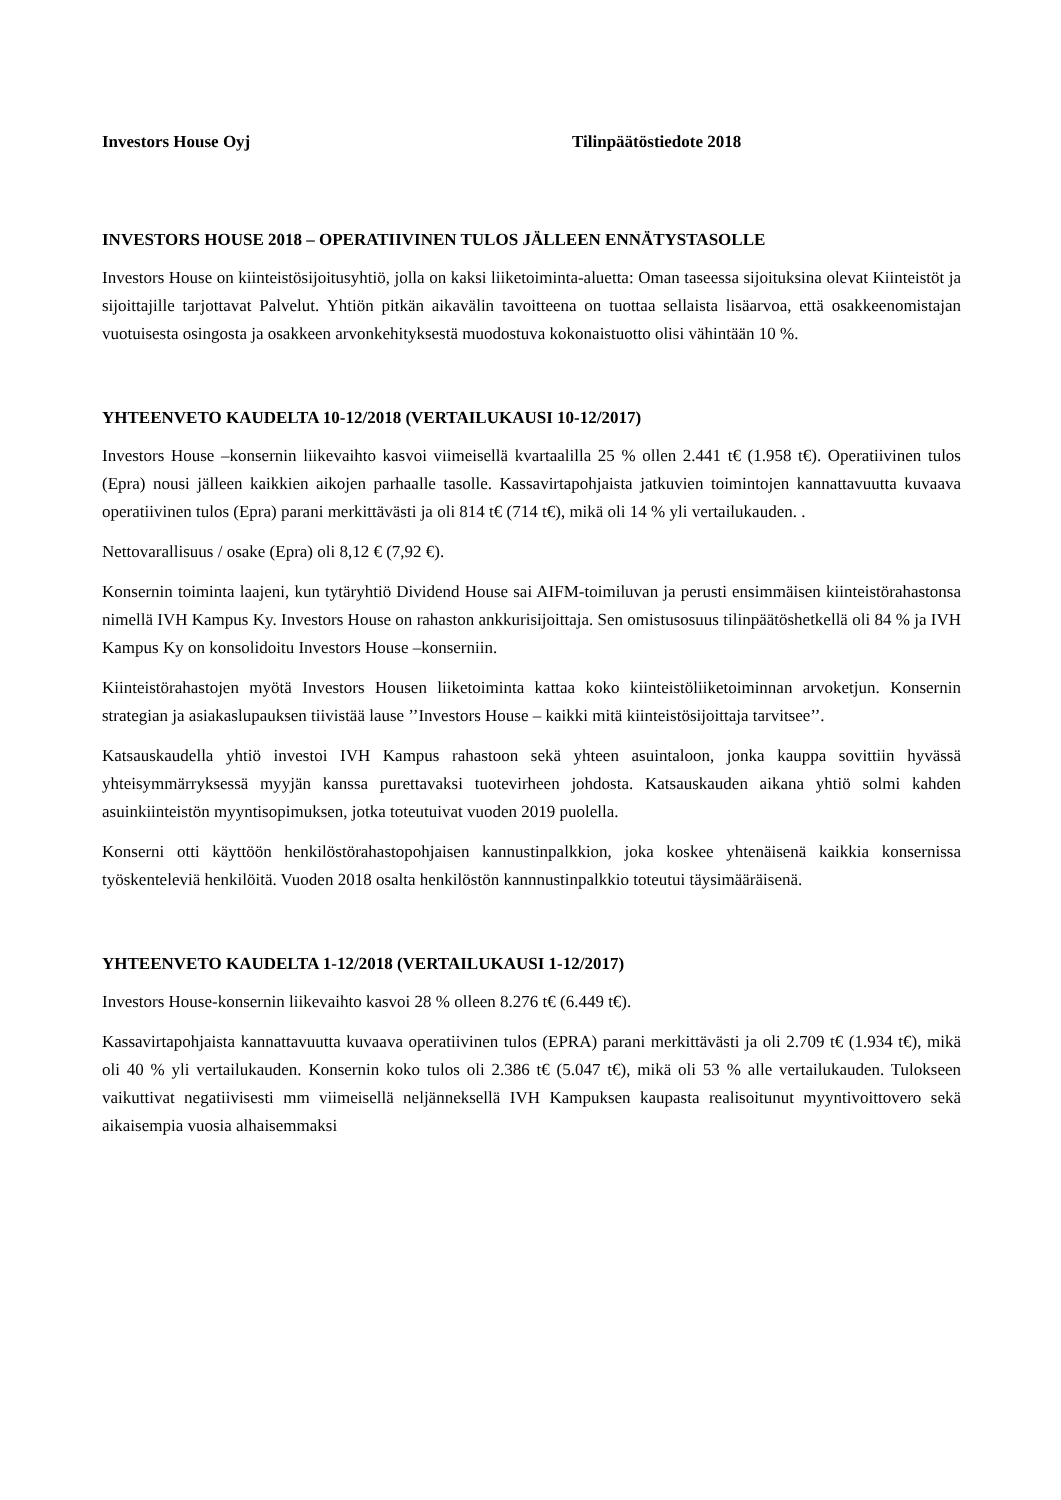Investors House Oyj Tilinpäätöstiedote 2018
INVESTORS HOUSE 2018 – OPERATIIVINEN TULOS JÄLLEEN ENNÄTYSTASOLLE
Investors House on kiinteistösijoitusyhtiö, jolla on kaksi liiketoiminta-aluetta: Oman taseessa sijoituksina olevat Kiinteistöt ja sijoittajille tarjottavat Palvelut. Yhtiön pitkän aikavälin tavoitteena on tuottaa sellaista lisäarvoa, että osakkeenomistajan vuotuisesta osingosta ja osakkeen arvonkehityksestä muodostuva kokonaistuotto olisi vähintään 10 %.
YHTEENVETO KAUDELTA 10-12/2018 (VERTAILUKAUSI 10-12/2017)
Investors House –konsernin liikevaihto kasvoi viimeisellä kvartaalilla 25 % ollen 2.441 t€ (1.958 t€). Operatiivinen tulos (Epra) nousi jälleen kaikkien aikojen parhaalle tasolle. Kassavirtapohjaista jatkuvien toimintojen kannattavuutta kuvaava operatiivinen tulos (Epra) parani merkittävästi ja oli 814 t€ (714 t€), mikä oli 14 % yli vertailukauden. .
Nettovarallisuus / osake (Epra) oli 8,12 € (7,92 €).
Konsernin toiminta laajeni, kun tytäryhtiö Dividend House sai AIFM-toimiluvan ja perusti ensimmäisen kiinteistörahastonsa nimellä IVH Kampus Ky. Investors House on rahaston ankkurisijoittaja. Sen omistusosuus tilinpäätöshetkellä oli 84 % ja IVH Kampus Ky on konsolidoitu Investors House –konserniin.
Kiinteistörahastojen myötä Investors Housen liiketoiminta kattaa koko kiinteistöliiketoiminnan arvoketjun. Konsernin strategian ja asiakaslupauksen tiivistää lause ’’Investors House – kaikki mitä kiinteistösijoittaja tarvitsee’’.
Katsauskaudella yhtiö investoi IVH Kampus rahastoon sekä yhteen asuintaloon, jonka kauppa sovittiin hyvässä yhteisymmärryksessä myyjän kanssa purettavaksi tuotevirheen johdosta. Katsauskauden aikana yhtiö solmi kahden asuinkiinteistön myyntisopimuksen, jotka toteutuivat vuoden 2019 puolella.
Konserni otti käyttöön henkilöstörahastopohjaisen kannustinpalkkion, joka koskee yhtenäisenä kaikkia konsernissa työskenteleviä henkilöitä. Vuoden 2018 osalta henkilöstön kannnustinpalkkio toteutui täysimääräisenä.
YHTEENVETO KAUDELTA 1-12/2018 (VERTAILUKAUSI 1-12/2017)
Investors House-konsernin liikevaihto kasvoi 28 % olleen 8.276 t€ (6.449 t€).
Kassavirtapohjaista kannattavuutta kuvaava operatiivinen tulos (EPRA) parani merkittävästi ja oli 2.709 t€ (1.934 t€), mikä oli 40 % yli vertailukauden. Konsernin koko tulos oli 2.386 t€ (5.047 t€), mikä oli 53 % alle vertailukauden. Tulokseen vaikuttivat negatiivisesti mm viimeisellä neljänneksellä IVH Kampuksen kaupasta realisoitunut myyntivoittovero sekä aikaisempia vuosia alhaisemmaksi